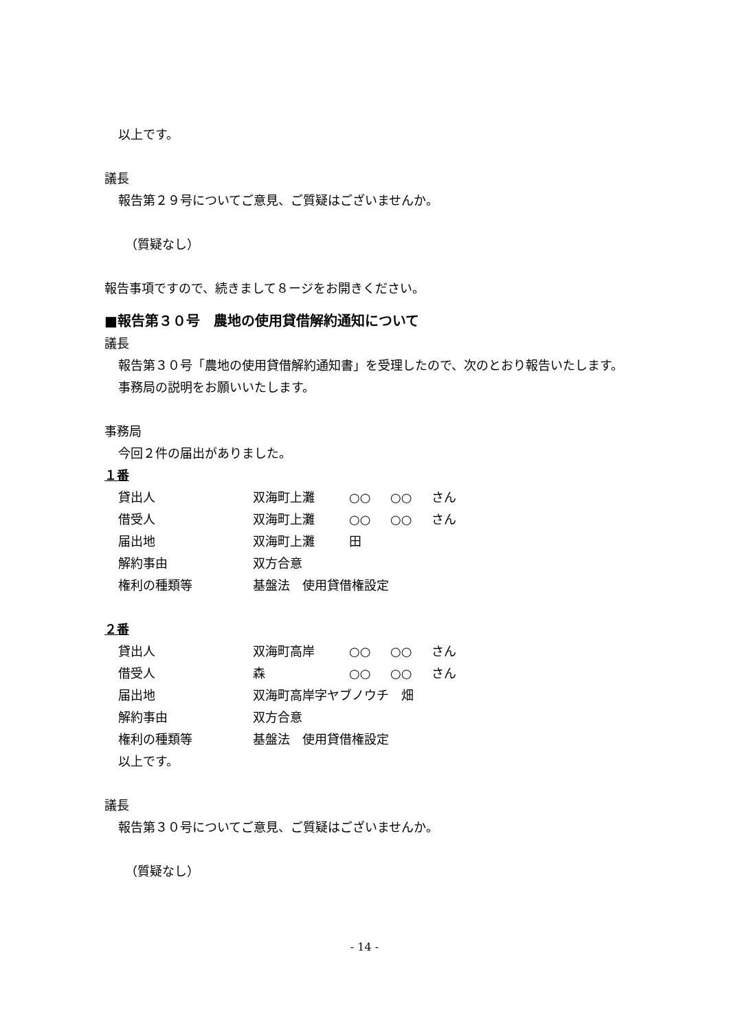以上です。
議長
報告第２９号についてご意見、ご質疑はございませんか。
（質疑なし）
報告事項ですので、続きまして８ージをお開きください。
■報告第３０号　農地の使用貸借解約通知について
議長
報告第３０号「農地の使用貸借解約通知書」を受理したので、次のとおり報告いたします。
事務局の説明をお願いいたします。
事務局
今回２件の届出がありました。
１番
| 貸出人 | 双海町上灘 | ○○ | ○○ | さん |
| 借受人 | 双海町上灘 | ○○ | ○○ | さん |
| 届出地 | 双海町上灘 | 田 | | |
| 解約事由 | 双方合意 | | | |
| 権利の種類等 | 基盤法 使用貸借権設定 | | | |
２番
| 貸出人 | 双海町高岸 | ○○ | ○○ | さん |
| 借受人 | 森 | ○○ | ○○ | さん |
| 届出地 | 双海町高岸字ヤブノウチ 畑 | | | |
| 解約事由 | 双方合意 | | | |
| 権利の種類等 | 基盤法 使用貸借権設定 | | | |
以上です。
議長
報告第３０号についてご意見、ご質疑はございませんか。
（質疑なし）
- 14 -